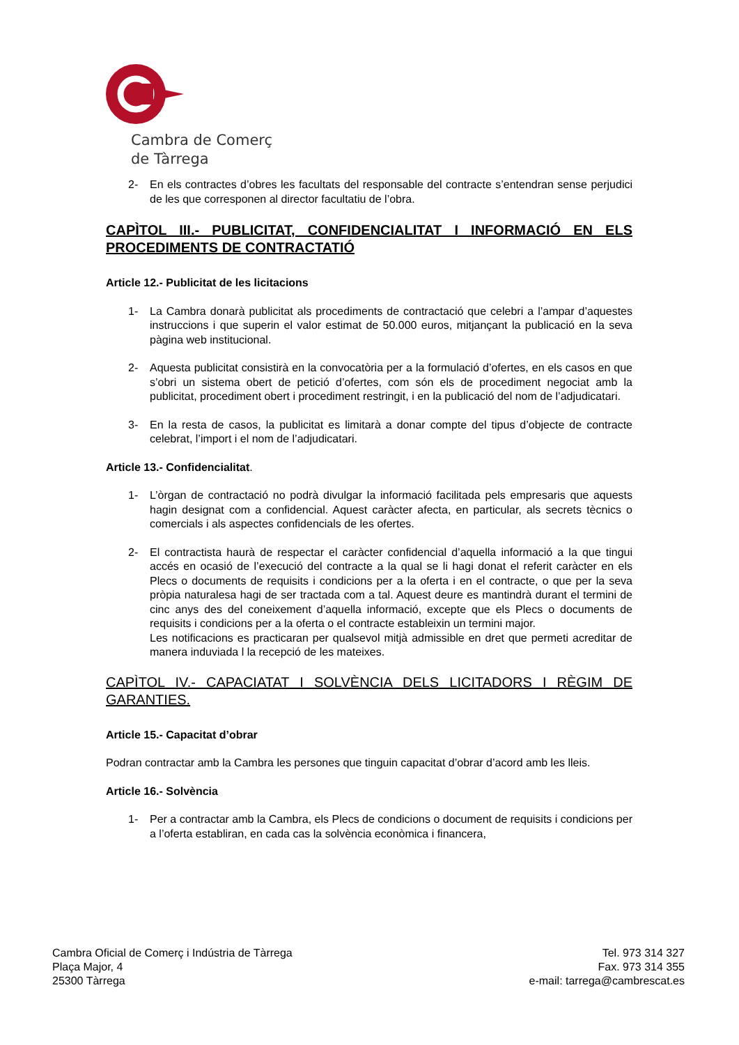Cambra de Comerç
de Tàrrega
2- En els contractes d’obres les facultats del responsable del contracte s’entendran sense perjudici de les que corresponen al director facultatiu de l’obra.
CAPÌTOL III.- PUBLICITAT, CONFIDENCIALITAT I INFORMACIÓ EN ELS PROCEDIMENTS DE CONTRACTATIÓ
Article 12.- Publicitat de les licitacions
1- La Cambra donarà publicitat als procediments de contractació que celebri a l’ampar d’aquestes instruccions i que superin el valor estimat de 50.000 euros, mitjançant la publicació en la seva pàgina web institucional.
2- Aquesta publicitat consistirà en la convocatòria per a la formulació d’ofertes, en els casos en que s’obri un sistema obert de petició d’ofertes, com són els de procediment negociat amb la publicitat, procediment obert i procediment restringit, i en la publicació del nom de l’adjudicatari.
3- En la resta de casos, la publicitat es limitarà a donar compte del tipus d’objecte de contracte celebrat, l’import i el nom de l’adjudicatari.
Article 13.- Confidencialitat.
1- L’òrgan de contractació no podrà divulgar la informació facilitada pels empresaris que aquests hagin designat com a confidencial. Aquest caràcter afecta, en particular, als secrets tècnics o comercials i als aspectes confidencials de les ofertes.
2- El contractista haurà de respectar el caràcter confidencial d’aquella informació a la que tingui accés en ocasió de l’execució del contracte a la qual se li hagi donat el referit caràcter en els Plecs o documents de requisits i condicions per a la oferta i en el contracte, o que per la seva pròpia naturalesa hagi de ser tractada com a tal. Aquest deure es mantindrà durant el termini de cinc anys des del coneixement d’aquella informació, excepte que els Plecs o documents de requisits i condicions per a la oferta o el contracte estableixin un termini major.
Les notificacions es practicaran per qualsevol mitjà admissible en dret que permeti acreditar de manera induviada l la recepció de les mateixes.
CAPÌTOL IV.- CAPACIATAT I SOLVÈNCIA DELS LICITADORS I RÈGIM DE GARANTIES.
Article 15.- Capacitat d’obrar
Podran contractar amb la Cambra les persones que tinguin capacitat d’obrar d’acord amb les lleis.
Article 16.- Solvència
1- Per a contractar amb la Cambra, els Plecs de condicions o document de requisits i condicions per a l’oferta establiran, en cada cas la solvència econòmica i financera,
Cambra Oficial de Comerç i Indústria de Tàrrega
Plaça Major, 4
25300 Tàrrega
Tel. 973 314 327
Fax. 973 314 355
e-mail: tarrega@cambrescat.es